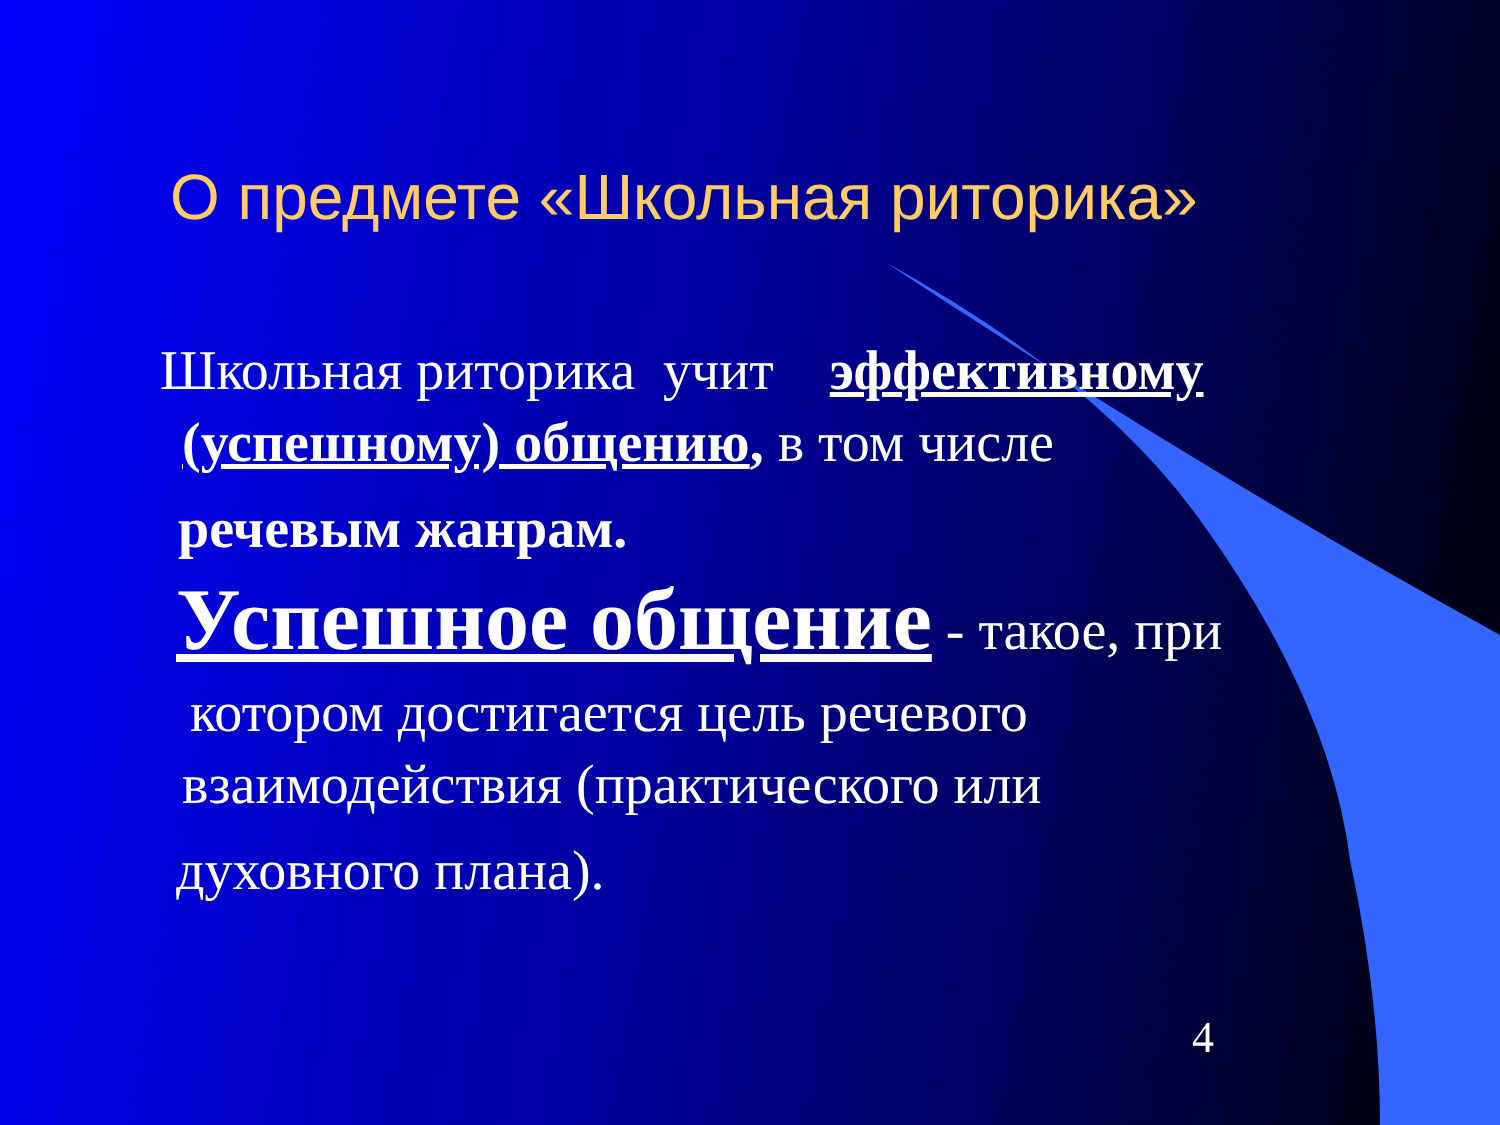О предмете «Школьная риторика»
Школьная риторика учит эффективному
(успешному) общению, в том числе
речевым жанрам.
Успешное общение - такое, при
котором достигается цель речевого
взаимодействия (практического или
духовного плана).
4